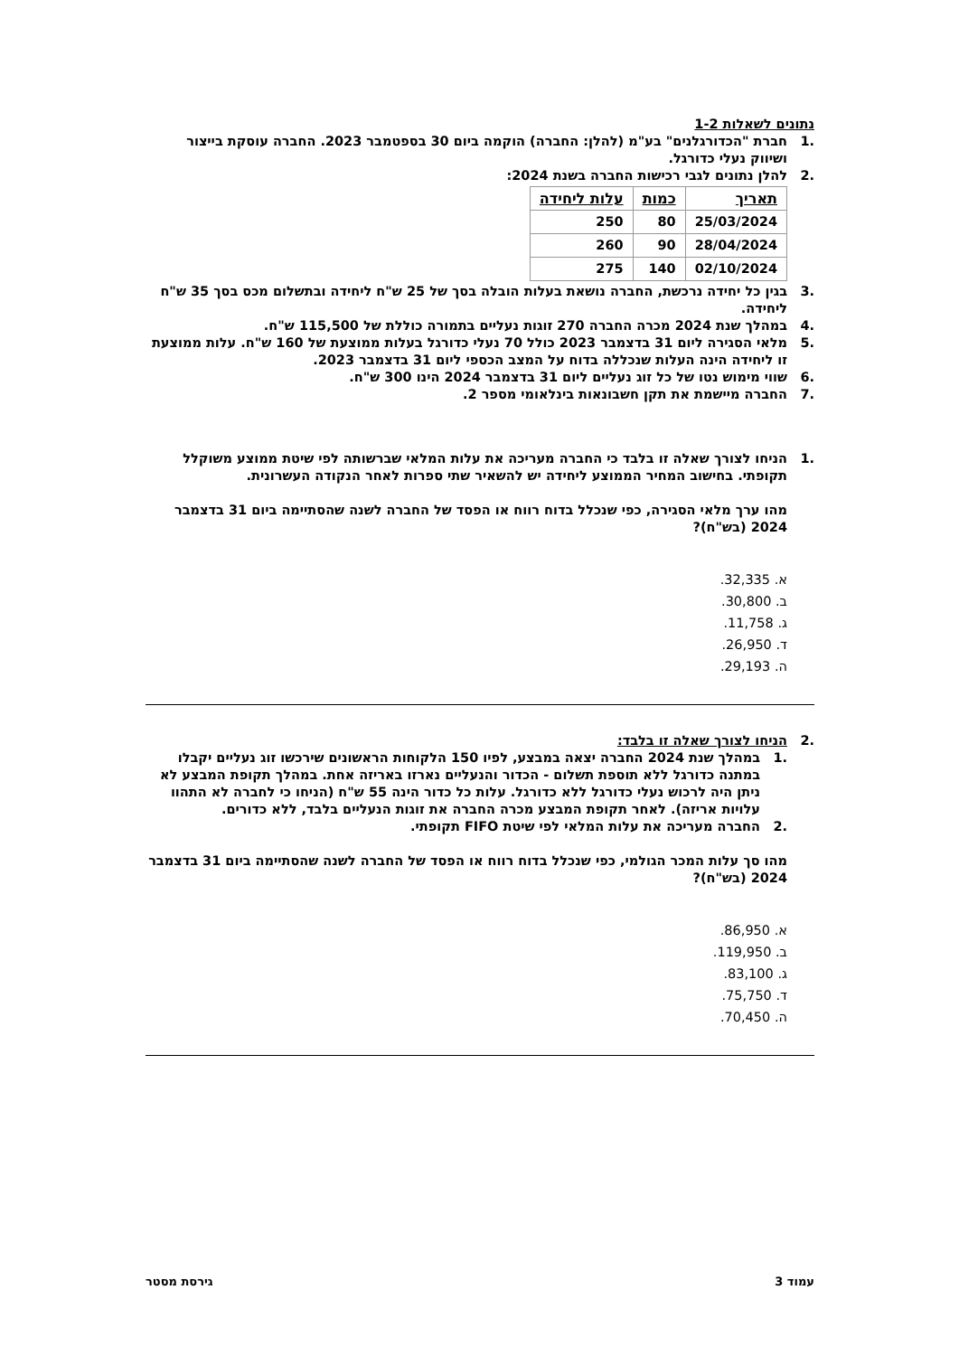נתונים לשאלות 1-2
.1 חברת "הכדורגלנים" בע"מ (להלן: החברה) הוקמה ביום 30 בספטמבר 2023. החברה עוסקת בייצור ושיווק נעלי כדורגל.
.2 להלן נתונים לגבי רכישות החברה בשנת 2024:
| תאריך | כמות | עלות ליחידה |
| --- | --- | --- |
| 25/03/2024 | 80 | 250 |
| 28/04/2024 | 90 | 260 |
| 02/10/2024 | 140 | 275 |
.3 בגין כל יחידה נרכשת, החברה נושאת בעלות הובלה בסך של 25 ש"ח ליחידה ובתשלום מכס בסך 35 ש"ח ליחידה.
.4 במהלך שנת 2024 מכרה החברה 270 זוגות נעליים בתמורה כוללת של 115,500 ש"ח.
.5 מלאי הסגירה ליום 31 בדצמבר 2023 כולל 70 נעלי כדורגל בעלות ממוצעת של 160 ש"ח. עלות ממוצעת זו ליחידה הינה העלות שנכללה בדוח על המצב הכספי ליום 31 בדצמבר 2023.
.6 שווי מימוש נטו של כל זוג נעליים ליום 31 בדצמבר 2024 הינו 300 ש"ח.
.7 החברה מיישמת את תקן חשבונאות בינלאומי מספר 2.
.1 הניחו לצורך שאלה זו בלבד כי החברה מעריכה את עלות המלאי שברשותה לפי שיטת ממוצע משוקלל תקופתי. בחישוב המחיר הממוצע ליחידה יש להשאיר שתי ספרות לאחר הנקודה העשרונית.
מהו ערך מלאי הסגירה, כפי שנכלל בדוח רווח או הפסד של החברה לשנה שהסתיימה ביום 31 בדצמבר 2024 (בש"ח)?
א. 32,335.
ב. 30,800.
ג. 11,758.
ד. 26,950.
ה. 29,193.
.2 הניחו לצורך שאלה זו בלבד:
.1 במהלך שנת 2024 החברה יצאה במבצע, לפיו 150 הלקוחות הראשונים שירכשו זוג נעליים יקבלו במתנה כדורגל ללא תוספת תשלום - הכדור והנעליים נארזו באריזה אחת. במהלך תקופת המבצע לא ניתן היה לרכוש נעלי כדורגל ללא כדורגל. עלות כל כדור הינה 55 ש"ח (הניחו כי לחברה לא התהוו עלויות אריזה). לאחר תקופת המבצע מכרה החברה את זוגות הנעליים בלבד, ללא כדורים.
.2 החברה מעריכה את עלות המלאי לפי שיטת FIFO תקופתי.
מהו סך עלות המכר הגולמי, כפי שנכלל בדוח רווח או הפסד של החברה לשנה שהסתיימה ביום 31 בדצמבר 2024 (בש"ח)?
א. 86,950.
ב. 119,950.
ג. 83,100.
ד. 75,750.
ה. 70,450.
עמוד 3 גירסת מסטר